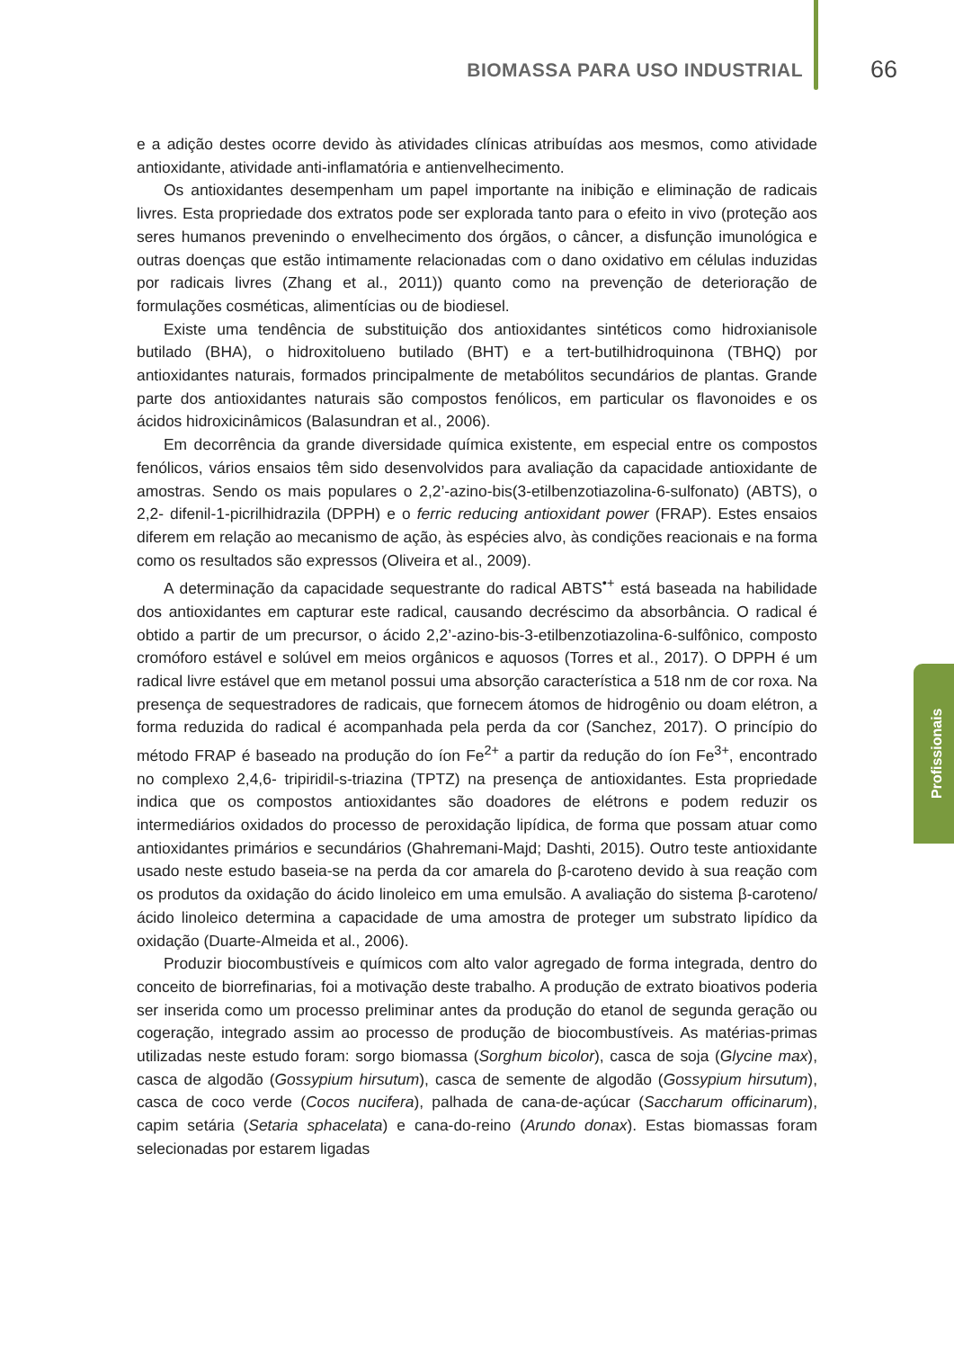BIOMASSA PARA USO INDUSTRIAL 66
Profissionais
e a adição destes ocorre devido às atividades clínicas atribuídas aos mesmos, como atividade antioxidante, atividade anti-inflamatória e antienvelhecimento.
Os antioxidantes desempenham um papel importante na inibição e eliminação de radicais livres. Esta propriedade dos extratos pode ser explorada tanto para o efeito in vivo (proteção aos seres humanos prevenindo o envelhecimento dos órgãos, o câncer, a disfunção imunológica e outras doenças que estão intimamente relacionadas com o dano oxidativo em células induzidas por radicais livres (Zhang et al., 2011)) quanto como na prevenção de deterioração de formulações cosméticas, alimentícias ou de biodiesel.
Existe uma tendência de substituição dos antioxidantes sintéticos como hidroxianisole butilado (BHA), o hidroxitolueno butilado (BHT) e a tert-butilhidroquinona (TBHQ) por antioxidantes naturais, formados principalmente de metabólitos secundários de plantas. Grande parte dos antioxidantes naturais são compostos fenólicos, em particular os flavonoides e os ácidos hidroxicinâmicos (Balasundran et al., 2006).
Em decorrência da grande diversidade química existente, em especial entre os compostos fenólicos, vários ensaios têm sido desenvolvidos para avaliação da capacidade antioxidante de amostras. Sendo os mais populares o 2,2’-azino-bis(3-etilbenzotiazolina-6-sulfonato) (ABTS), o 2,2- difenil-1-picrilhidrazila (DPPH) e o ferric reducing antioxidant power (FRAP). Estes ensaios diferem em relação ao mecanismo de ação, às espécies alvo, às condições reacionais e na forma como os resultados são expressos (Oliveira et al., 2009).
A determinação da capacidade sequestrante do radical ABTS<sup>•+</sup> está baseada na habilidade dos antioxidantes em capturar este radical, causando decréscimo da absorbância. O radical é obtido a partir de um precursor, o ácido 2,2’-azino-bis-3-etilbenzotiazolina-6-sulfônico, composto cromóforo estável e solúvel em meios orgânicos e aquosos (Torres et al., 2017). O DPPH é um radical livre estável que em metanol possui uma absorção característica a 518 nm de cor roxa. Na presença de sequestradores de radicais, que fornecem átomos de hidrogênio ou doam elétron, a forma reduzida do radical é acompanhada pela perda da cor (Sanchez, 2017). O princípio do método FRAP é baseado na produção do íon Fe<sup>2+</sup> a partir da redução do íon Fe<sup>3+</sup>, encontrado no complexo 2,4,6- tripiridil-s-triazina (TPTZ) na presença de antioxidantes. Esta propriedade indica que os compostos antioxidantes são doadores de elétrons e podem reduzir os intermediários oxidados do processo de peroxidação lipídica, de forma que possam atuar como antioxidantes primários e secundários (Ghahremani-Majd; Dashti, 2015). Outro teste antioxidante usado neste estudo baseia-se na perda da cor amarela do β-caroteno devido à sua reação com os produtos da oxidação do ácido linoleico em uma emulsão. A avaliação do sistema β-caroteno/ácido linoleico determina a capacidade de uma amostra de proteger um substrato lipídico da oxidação (Duarte-Almeida et al., 2006).
Produzir biocombustíveis e químicos com alto valor agregado de forma integrada, dentro do conceito de biorrefinarias, foi a motivação deste trabalho. A produção de extrato bioativos poderia ser inserida como um processo preliminar antes da produção do etanol de segunda geração ou cogeração, integrado assim ao processo de produção de biocombustíveis. As matérias-primas utilizadas neste estudo foram: sorgo biomassa (Sorghum bicolor), casca de soja (Glycine max), casca de algodão (Gossypium hirsutum), casca de semente de algodão (Gossypium hirsutum), casca de coco verde (Cocos nucifera), palhada de cana-de-açúcar (Saccharum officinarum), capim setária (Setaria sphacelata) e cana-do-reino (Arundo donax). Estas biomassas foram selecionadas por estarem ligadas